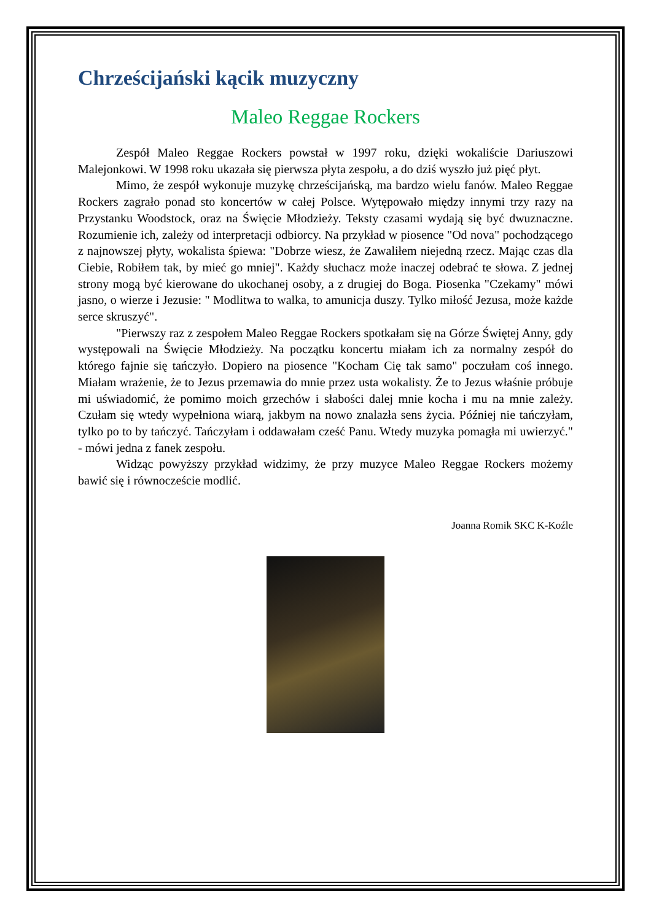Chrześcijański kącik muzyczny
Maleo Reggae Rockers
Zespół Maleo Reggae Rockers powstał w 1997 roku, dzięki wokaliście Dariuszowi Malejonkowi. W 1998 roku ukazała się pierwsza płyta zespołu, a do dziś wyszło już pięć płyt.
Mimo, że zespół wykonuje muzykę chrześcijańską, ma bardzo wielu fanów. Maleo Reggae Rockers zagrało ponad sto koncertów w całej Polsce. Wytępowało między innymi trzy razy na Przystanku Woodstock, oraz na Święcie Młodzieży. Teksty czasami wydają się być dwuznaczne. Rozumienie ich, zależy od interpretacji odbiorcy. Na przykład w piosence "Od nova" pochodzącego z najnowszej płyty, wokalista śpiewa: "Dobrze wiesz, że Zawaliłem niejedną rzecz. Mając czas dla Ciebie, Robiłem tak, by mieć go mniej". Każdy słuchacz może inaczej odebrać te słowa. Z jednej strony mogą być kierowane do ukochanej osoby, a z drugiej do Boga. Piosenka "Czekamy" mówi jasno, o wierze i Jezusie: " Modlitwa to walka, to amunicja duszy. Tylko miłość Jezusa, może każde serce skruszyć".
"Pierwszy raz z zespołem Maleo Reggae Rockers spotkałam się na Górze Świętej Anny, gdy występowali na Święcie Młodzieży. Na początku koncertu miałam ich za normalny zespół do którego fajnie się tańczyło. Dopiero na piosence "Kocham Cię tak samo" poczułam coś innego. Miałam wrażenie, że to Jezus przemawia do mnie przez usta wokalisty. Że to Jezus właśnie próbuje mi uświadomić, że pomimo moich grzechów i słabości dalej mnie kocha i mu na mnie zależy. Czułam się wtedy wypełniona wiarą, jakbym na nowo znalazła sens życia. Później nie tańczyłam, tylko po to by tańczyć. Tańczyłam i oddawałam cześć Panu. Wtedy muzyka pomagła mi uwierzyć." - mówi jedna z fanek zespołu.
Widząc powyższy przykład widzimy, że przy muzyce Maleo Reggae Rockers możemy bawić się i równoczeście modlić.
Joanna Romik SKC K-Koźle